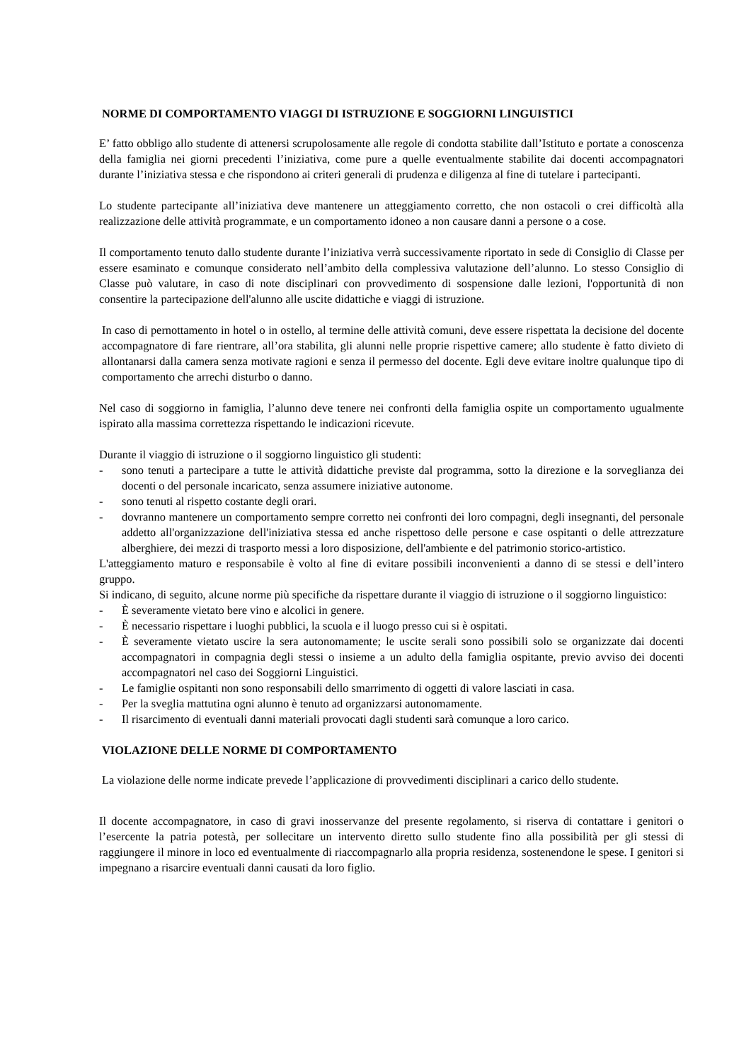NORME DI COMPORTAMENTO VIAGGI DI ISTRUZIONE E SOGGIORNI LINGUISTICI
E’ fatto obbligo allo studente di attenersi scrupolosamente alle regole di condotta stabilite dall’Istituto e portate a conoscenza della famiglia nei giorni precedenti l’iniziativa, come pure a quelle eventualmente stabilite dai docenti accompagnatori durante l’iniziativa stessa e che rispondono ai criteri generali di prudenza e diligenza al fine di tutelare i partecipanti.
Lo studente partecipante all’iniziativa deve mantenere un atteggiamento corretto, che non ostacoli o crei difficoltà alla realizzazione delle attività programmate, e un comportamento idoneo a non causare danni a persone o a cose.
Il comportamento tenuto dallo studente durante l’iniziativa verrà successivamente riportato in sede di Consiglio di Classe per essere esaminato e comunque considerato nell’ambito della complessiva valutazione dell’alunno. Lo stesso Consiglio di Classe può valutare, in caso di note disciplinari con provvedimento di sospensione dalle lezioni, l'opportunità di non consentire la partecipazione dell'alunno alle uscite didattiche e viaggi di istruzione.
In caso di pernottamento in hotel o in ostello, al termine delle attività comuni, deve essere rispettata la decisione del docente accompagnatore di fare rientrare, all’ora stabilita, gli alunni nelle proprie rispettive camere; allo studente è fatto divieto di allontanarsi dalla camera senza motivate ragioni e senza il permesso del docente. Egli deve evitare inoltre qualunque tipo di comportamento che arrechi disturbo o danno.
Nel caso di soggiorno in famiglia, l’alunno deve tenere nei confronti della famiglia ospite un comportamento ugualmente ispirato alla massima correttezza rispettando le indicazioni ricevute.
Durante il viaggio di istruzione o il soggiorno linguistico gli studenti:
- sono tenuti a partecipare a tutte le attività didattiche previste dal programma, sotto la direzione e la sorveglianza dei docenti o del personale incaricato, senza assumere iniziative autonome.
- sono tenuti al rispetto costante degli orari.
- dovranno mantenere un comportamento sempre corretto nei confronti dei loro compagni, degli insegnanti, del personale addetto all'organizzazione dell'iniziativa stessa ed anche rispettoso delle persone e case ospitanti o delle attrezzature alberghiere, dei mezzi di trasporto messi a loro disposizione, dell'ambiente e del patrimonio storico-artistico.
L'atteggiamento maturo e responsabile è volto al fine di evitare possibili inconvenienti a danno di se stessi e dell’intero gruppo.
Si indicano, di seguito, alcune norme più specifiche da rispettare durante il viaggio di istruzione o il soggiorno linguistico:
- È severamente vietato bere vino e alcolici in genere.
- È necessario rispettare i luoghi pubblici, la scuola e il luogo presso cui si è ospitati.
- È severamente vietato uscire la sera autonomamente; le uscite serali sono possibili solo se organizzate dai docenti accompagnatori in compagnia degli stessi o insieme a un adulto della famiglia ospitante, previo avviso dei docenti accompagnatori nel caso dei Soggiorni Linguistici.
- Le famiglie ospitanti non sono responsabili dello smarrimento di oggetti di valore lasciati in casa.
- Per la sveglia mattutina ogni alunno è tenuto ad organizzarsi autonomamente.
- Il risarcimento di eventuali danni materiali provocati dagli studenti sarà comunque a loro carico.
VIOLAZIONE DELLE NORME DI COMPORTAMENTO
La violazione delle norme indicate prevede l’applicazione di provvedimenti disciplinari a carico dello studente.
Il docente accompagnatore, in caso di gravi inosservanze del presente regolamento, si riserva di contattare i genitori o l’esercente la patria potestà, per sollecitare un intervento diretto sullo studente fino alla possibilità per gli stessi di raggiungere il minore in loco ed eventualmente di riaccompagnarlo alla propria residenza, sostenendone le spese. I genitori si impegnano a risarcire eventuali danni causati da loro figlio.